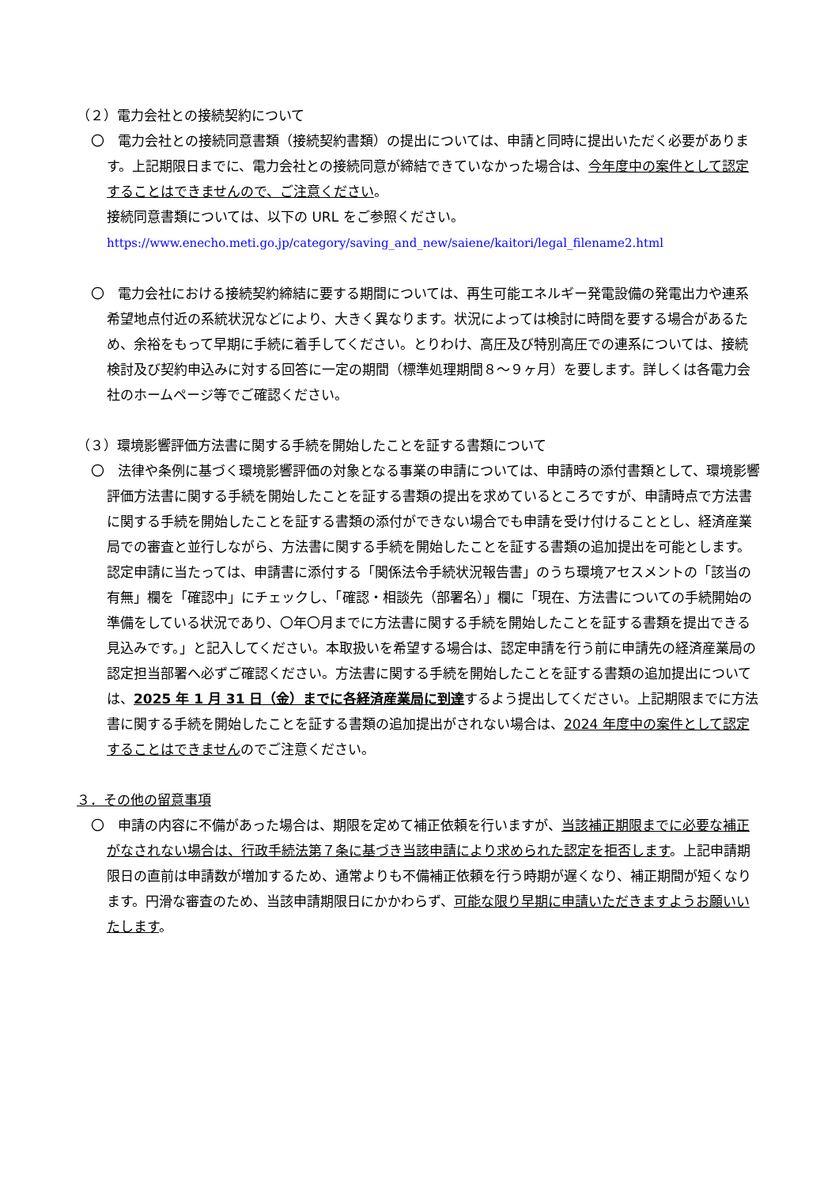（２）電力会社との接続契約について
〇　電力会社との接続同意書類（接続契約書類）の提出については、申請と同時に提出いただく必要があります。上記期限日までに、電力会社との接続同意が締結できていなかった場合は、今年度中の案件として認定することはできませんので、ご注意ください。
接続同意書類については、以下の URL をご参照ください。
https://www.enecho.meti.go.jp/category/saving_and_new/saiene/kaitori/legal_filename2.html
〇　電力会社における接続契約締結に要する期間については、再生可能エネルギー発電設備の発電出力や連系希望地点付近の系統状況などにより、大きく異なります。状況によっては検討に時間を要する場合があるため、余裕をもって早期に手続に着手してください。とりわけ、高圧及び特別高圧での連系については、接続検討及び契約申込みに対する回答に一定の期間（標準処理期間８～９ヶ月）を要します。詳しくは各電力会社のホームページ等でご確認ください。
（３）環境影響評価方法書に関する手続を開始したことを証する書類について
〇　法律や条例に基づく環境影響評価の対象となる事業の申請については、申請時の添付書類として、環境影響評価方法書に関する手続を開始したことを証する書類の提出を求めているところですが、申請時点で方法書に関する手続を開始したことを証する書類の添付ができない場合でも申請を受け付けることとし、経済産業局での審査と並行しながら、方法書に関する手続を開始したことを証する書類の追加提出を可能とします。認定申請に当たっては、申請書に添付する「関係法令手続状況報告書」のうち環境アセスメントの「該当の有無」欄を「確認中」にチェックし、「確認・相談先（部署名）」欄に「現在、方法書についての手続開始の準備をしている状況であり、〇年〇月までに方法書に関する手続を開始したことを証する書類を提出できる見込みです。」と記入してください。本取扱いを希望する場合は、認定申請を行う前に申請先の経済産業局の認定担当部署へ必ずご確認ください。方法書に関する手続を開始したことを証する書類の追加提出については、2025 年 1 月 31 日（金）までに各経済産業局に到達するよう提出してください。上記期限までに方法書に関する手続を開始したことを証する書類の追加提出がされない場合は、2024 年度中の案件として認定することはできませんのでご注意ください。
３．その他の留意事項
〇　申請の内容に不備があった場合は、期限を定めて補正依頼を行いますが、当該補正期限までに必要な補正がなされない場合は、行政手続法第７条に基づき当該申請により求められた認定を拒否します。上記申請期限日の直前は申請数が増加するため、通常よりも不備補正依頼を行う時期が遅くなり、補正期間が短くなります。円滑な審査のため、当該申請期限日にかかわらず、可能な限り早期に申請いただきますようお願いいたします。